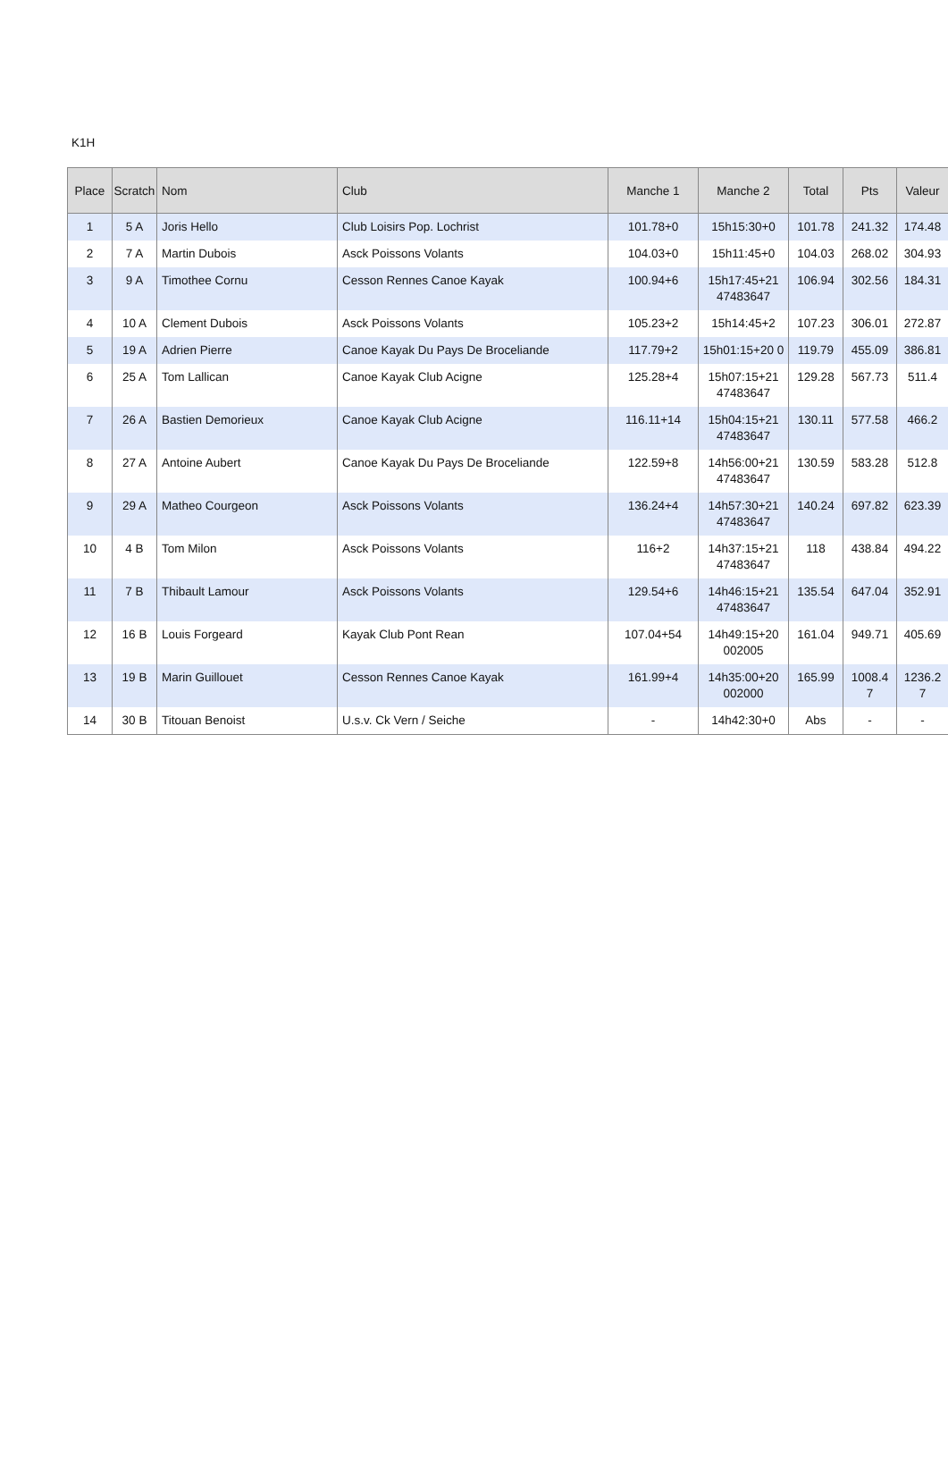K1H
| Place | Scratch | Nom | Club | Manche 1 | Manche 2 | Total | Pts | Valeur |
| --- | --- | --- | --- | --- | --- | --- | --- | --- |
| 1 | 5 A | Joris Hello | Club Loisirs Pop. Lochrist | 101.78+0 | 15h15:30+0 | 101.78 | 241.32 | 174.48 |
| 2 | 7 A | Martin Dubois | Asck Poissons Volants | 104.03+0 | 15h11:45+0 | 104.03 | 268.02 | 304.93 |
| 3 | 9 A | Timothee Cornu | Cesson Rennes Canoe Kayak | 100.94+6 | 15h17:45+21 47483647 | 106.94 | 302.56 | 184.31 |
| 4 | 10 A | Clement Dubois | Asck Poissons Volants | 105.23+2 | 15h14:45+2 | 107.23 | 306.01 | 272.87 |
| 5 | 19 A | Adrien Pierre | Canoe Kayak Du Pays De Broceliande | 117.79+2 | 15h01:15+20 0 | 119.79 | 455.09 | 386.81 |
| 6 | 25 A | Tom Lallican | Canoe Kayak Club Acigne | 125.28+4 | 15h07:15+21 47483647 | 129.28 | 567.73 | 511.4 |
| 7 | 26 A | Bastien Demorieux | Canoe Kayak Club Acigne | 116.11+14 | 15h04:15+21 47483647 | 130.11 | 577.58 | 466.2 |
| 8 | 27 A | Antoine Aubert | Canoe Kayak Du Pays De Broceliande | 122.59+8 | 14h56:00+21 47483647 | 130.59 | 583.28 | 512.8 |
| 9 | 29 A | Matheo Courgeon | Asck Poissons Volants | 136.24+4 | 14h57:30+21 47483647 | 140.24 | 697.82 | 623.39 |
| 10 | 4 B | Tom Milon | Asck Poissons Volants | 116+2 | 14h37:15+21 47483647 | 118 | 438.84 | 494.22 |
| 11 | 7 B | Thibault Lamour | Asck Poissons Volants | 129.54+6 | 14h46:15+21 47483647 | 135.54 | 647.04 | 352.91 |
| 12 | 16 B | Louis Forgeard | Kayak Club Pont Rean | 107.04+54 | 14h49:15+20 002005 | 161.04 | 949.71 | 405.69 |
| 13 | 19 B | Marin Guillouet | Cesson Rennes Canoe Kayak | 161.99+4 | 14h35:00+20 002000 | 165.99 | 1008.4 7 | 1236.2 7 |
| 14 | 30 B | Titouan Benoist | U.s.v. Ck Vern / Seiche | - | 14h42:30+0 | Abs | - | - |